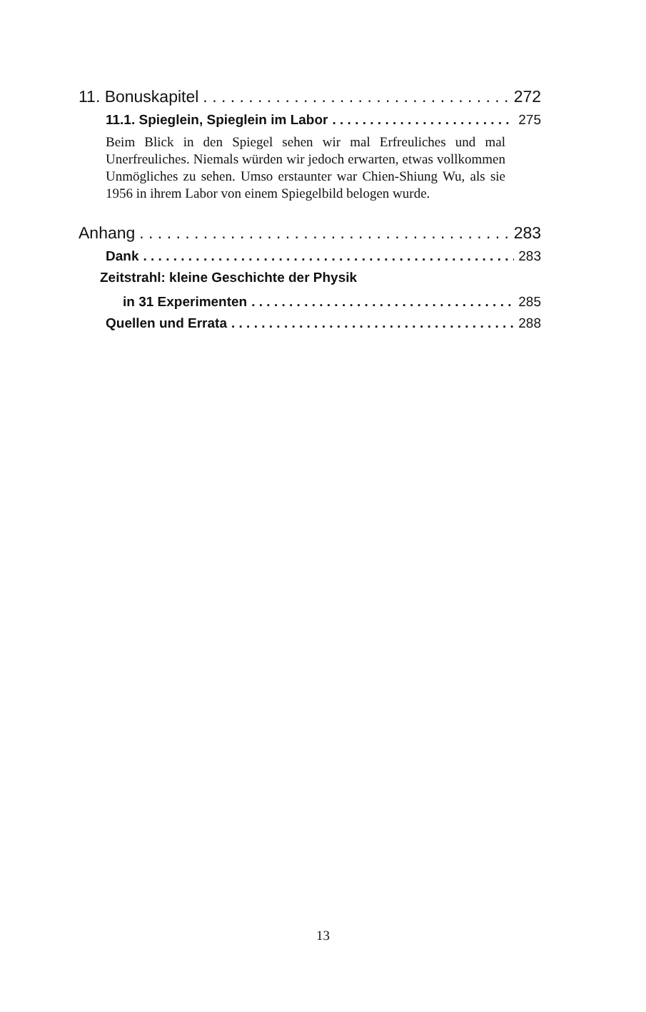11. Bonuskapitel 272
11.1. Spieglein, Spieglein im Labor 275
Beim Blick in den Spiegel sehen wir mal Erfreuliches und mal Unerfreuliches. Niemals würden wir jedoch erwarten, etwas vollkommen Unmögliches zu sehen. Umso erstaunter war Chien-Shiung Wu, als sie 1956 in ihrem Labor von einem Spiegelbild belogen wurde.
Anhang 283
Dank 283
Zeitstrahl: kleine Geschichte der Physik
in 31 Experimenten 285
Quellen und Errata 288
13